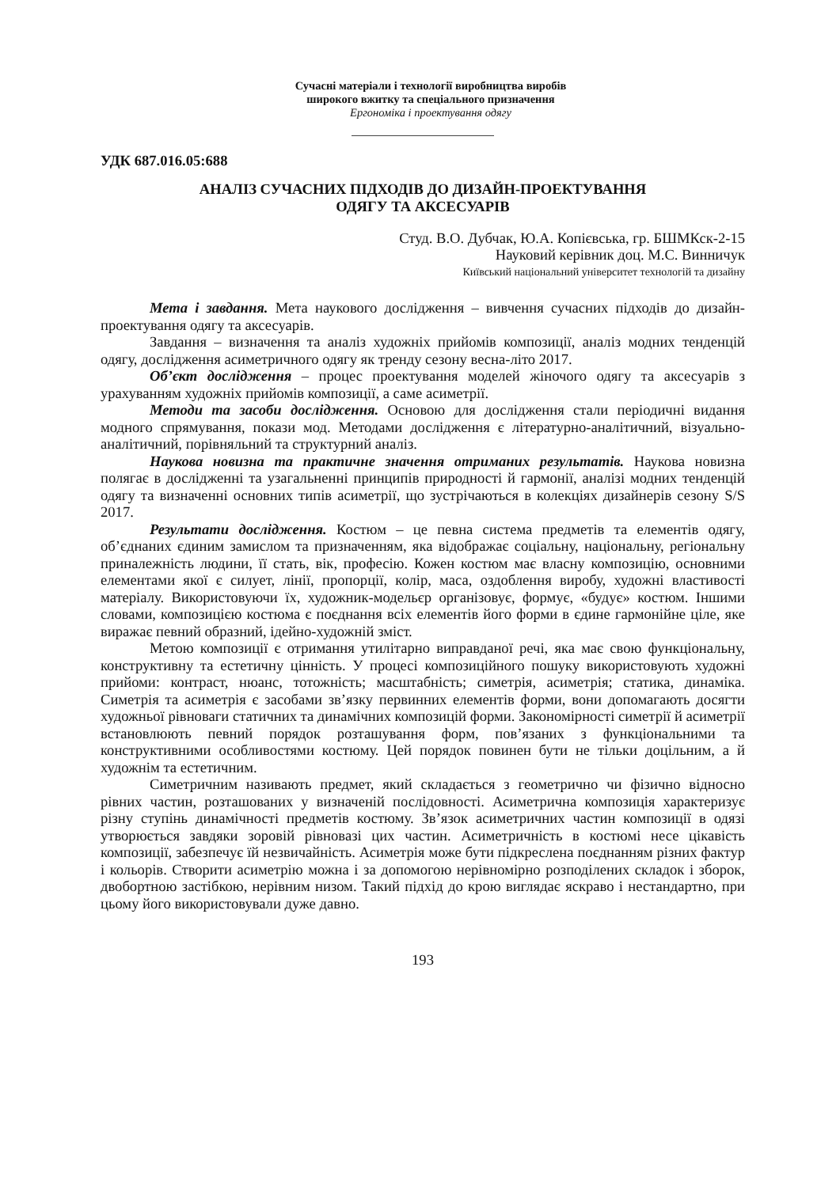Сучасні матеріали і технології виробництва виробів
широкого вжитку та спеціального призначення
Ергономіка і проектування одягу
УДК 687.016.05:688
АНАЛІЗ СУЧАСНИХ ПІДХОДІВ ДО ДИЗАЙН-ПРОЕКТУВАННЯ
ОДЯГУ ТА АКСЕСУАРІВ
Студ. В.О. Дубчак, Ю.А. Копієвська, гр. БШМКск-2-15
Науковий керівник доц. М.С. Винничук
Київський національний університет технологій та дизайну
Мета і завдання. Мета наукового дослідження – вивчення сучасних підходів до дизайн-проектування одягу та аксесуарів.
Завдання – визначення та аналіз художніх прийомів композиції, аналіз модних тенденцій одягу, дослідження асиметричного одягу як тренду сезону весна-літо 2017.
Об’єкт дослідження – процес проектування моделей жіночого одягу та аксесуарів з урахуванням художніх прийомів композиції, а саме асиметрії.
Методи та засоби дослідження. Основою для дослідження стали періодичні видання модного спрямування, покази мод. Методами дослідження є літературно-аналітичний, візуально-аналітичний, порівняльний та структурний аналіз.
Наукова новизна та практичне значення отриманих результатів. Наукова новизна полягає в дослідженні та узагальненні принципів природності й гармонії, аналізі модних тенденцій одягу та визначенні основних типів асиметрії, що зустрічаються в колекціях дизайнерів сезону S/S 2017.
Результати дослідження. Костюм – це певна система предметів та елементів одягу, об’єднаних єдиним замислом та призначенням, яка відображає соціальну, національну, регіональну приналежність людини, її стать, вік, професію. Кожен костюм має власну композицію, основними елементами якої є силует, лінії, пропорції, колір, маса, оздоблення виробу, художні властивості матеріалу. Використовуючи їх, художник-модельєр організовує, формує, «будує» костюм. Іншими словами, композицією костюма є поєднання всіх елементів його форми в єдине гармонійне ціле, яке виражає певний образний, ідейно-художній зміст.
Метою композиції є отримання утилітарно виправданої речі, яка має свою функціональну, конструктивну та естетичну цінність. У процесі композиційного пошуку використовують художні прийоми: контраст, нюанс, тотожність; масштабність; симетрія, асиметрія; статика, динаміка. Симетрія та асиметрія є засобами зв’язку первинних елементів форми, вони допомагають досягти художньої рівноваги статичних та динамічних композицій форми. Закономірності симетрії й асиметрії встановлюють певний порядок розташування форм, пов’язаних з функціональними та конструктивними особливостями костюму. Цей порядок повинен бути не тільки доцільним, а й художнім та естетичним.
Симетричним називають предмет, який складається з геометрично чи фізично відносно рівних частин, розташованих у визначеній послідовності. Асиметрична композиція характеризує різну ступінь динамічності предметів костюму. Зв’язок асиметричних частин композиції в одязі утворюється завдяки зоровій рівновазі цих частин. Асиметричність в костюмі несе цікавість композиції, забезпечує їй незвичайність. Асиметрія може бути підкреслена поєднанням різних фактур і кольорів. Створити асиметрію можна і за допомогою нерівномірно розподілених складок і зборок, двобортною застібкою, нерівним низом. Такий підхід до крою виглядає яскраво і нестандартно, при цьому його використовували дуже давно.
193